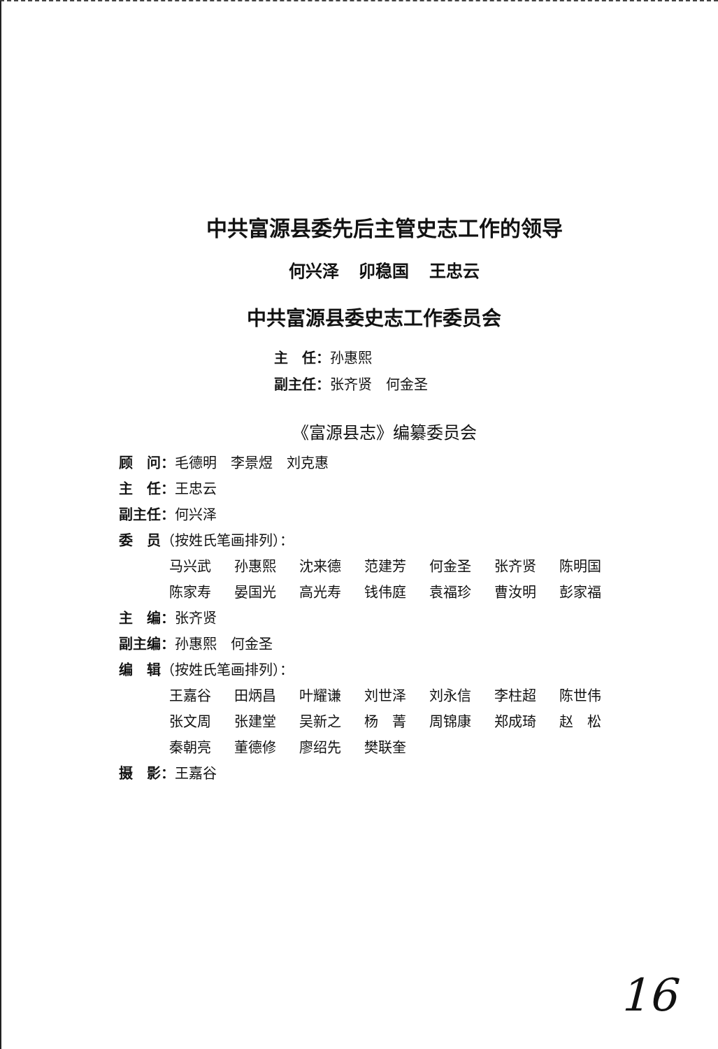中共富源县委先后主管史志工作的领导
何兴泽 卯稳国 王忠云
中共富源县委史志工作委员会
主　任：孙惠熙
副主任：张齐贤　何金圣
《富源县志》编纂委员会
顾　问：毛德明　李景煜　刘克惠
主　任：王忠云
副主任：何兴泽
委　员（按姓氏笔画排列）：
马兴武 孙惠熙 沈来德 范建芳 何金圣 张齐贤 陈明国
陈家寿 晏国光 高光寿 钱伟庭 袁福珍 曹汝明 彭家福
主　编：张齐贤
副主编：孙惠熙　何金圣
编　辑（按姓氏笔画排列）：
王嘉谷 田炳昌 叶耀谦 刘世泽 刘永信 李柱超 陈世伟
张文周 张建堂 吴新之 杨　菁 周锦康 郑成琦 赵　松
秦朝亮 董德修 廖绍先 樊联奎
摄　影：王嘉谷
16